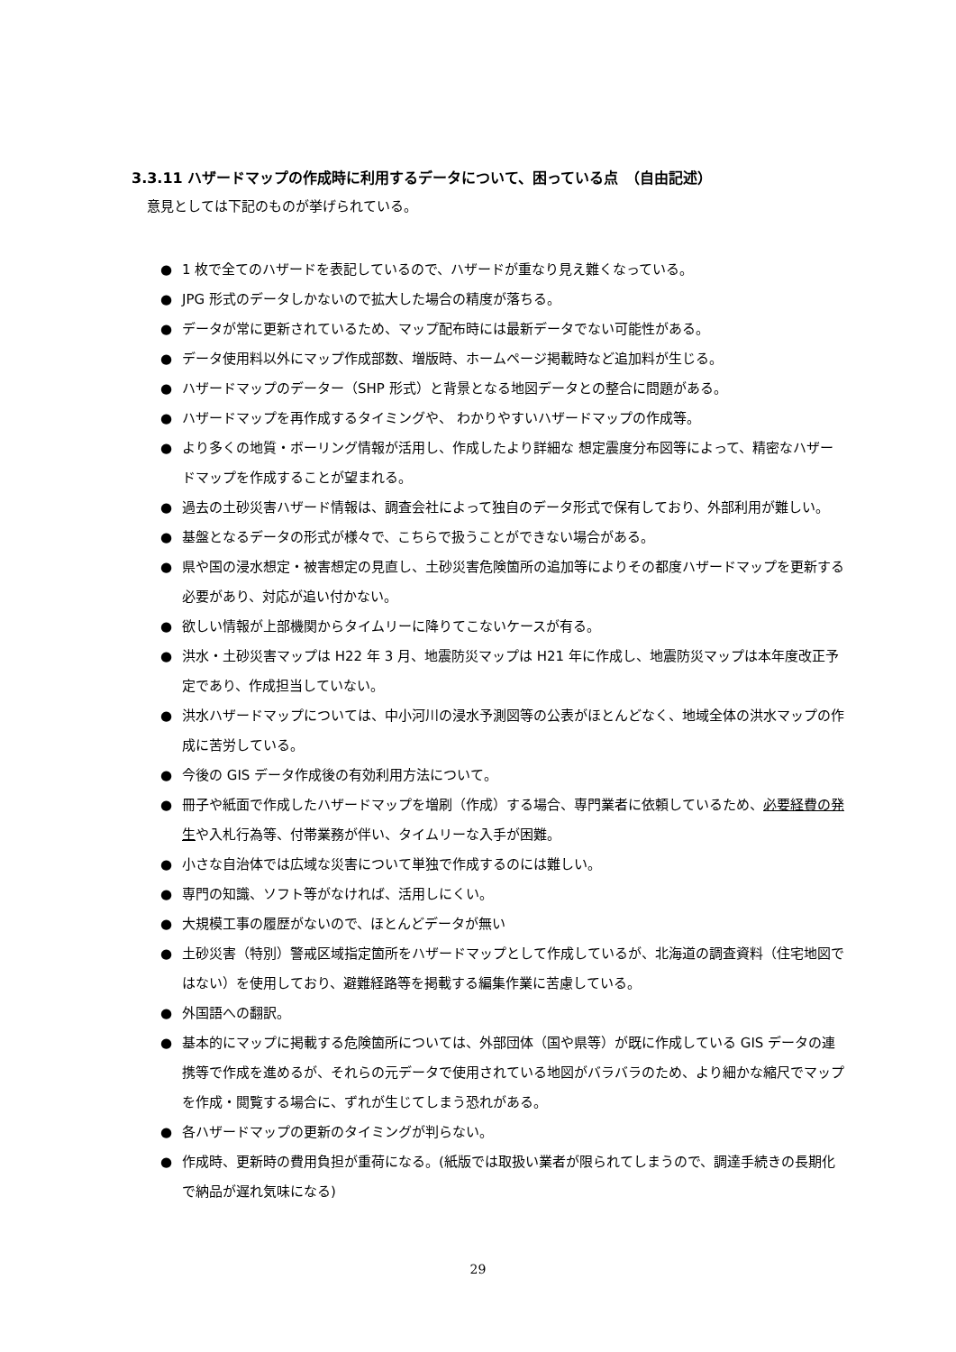3.3.11 ハザードマップの作成時に利用するデータについて、困っている点　（自由記述）
意見としては下記のものが挙げられている。
● 1 枚で全てのハザードを表記しているので、ハザードが重なり見え難くなっている。
● JPG 形式のデータしかないので拡大した場合の精度が落ちる。
● データが常に更新されているため、マップ配布時には最新データでない可能性がある。
● データ使用料以外にマップ作成部数、増版時、ホームページ掲載時など追加料が生じる。
● ハザードマップのデーター（SHP 形式）と背景となる地図データとの整合に問題がある。
● ハザードマップを再作成するタイミングや、 わかりやすいハザードマップの作成等。
● より多くの地質・ボーリング情報が活用し、作成したより詳細な 想定震度分布図等によって、精密なハザードマップを作成することが望まれる。
● 過去の土砂災害ハザード情報は、調査会社によって独自のデータ形式で保有しており、外部利用が難しい。
● 基盤となるデータの形式が様々で、こちらで扱うことができない場合がある。
● 県や国の浸水想定・被害想定の見直し、土砂災害危険箇所の追加等によりその都度ハザードマップを更新する必要があり、対応が追い付かない。
● 欲しい情報が上部機関からタイムリーに降りてこないケースが有る。
● 洪水・土砂災害マップは H22 年 3 月、地震防災マップは H21 年に作成し、地震防災マップは本年度改正予定であり、作成担当していない。
● 洪水ハザードマップについては、中小河川の浸水予測図等の公表がほとんどなく、地域全体の洪水マップの作成に苦労している。
● 今後の GIS データ作成後の有効利用方法について。
● 冊子や紙面で作成したハザードマップを増刷（作成）する場合、専門業者に依頼しているため、必要経費の発生や入札行為等、付帯業務が伴い、タイムリーな入手が困難。
● 小さな自治体では広域な災害について単独で作成するのには難しい。
● 専門の知識、ソフト等がなければ、活用しにくい。
● 大規模工事の履歴がないので、ほとんどデータが無い
● 土砂災害（特別）警戒区域指定箇所をハザードマップとして作成しているが、北海道の調査資料（住宅地図ではない）を使用しており、避難経路等を掲載する編集作業に苦慮している。
● 外国語への翻訳。
● 基本的にマップに掲載する危険箇所については、外部団体（国や県等）が既に作成している GIS データの連携等で作成を進めるが、それらの元データで使用されている地図がバラバラのため、より細かな縮尺でマップを作成・閲覧する場合に、ずれが生じてしまう恐れがある。
● 各ハザードマップの更新のタイミングが判らない。
● 作成時、更新時の費用負担が重荷になる。(紙版では取扱い業者が限られてしまうので、調達手続きの長期化で納品が遅れ気味になる)
29